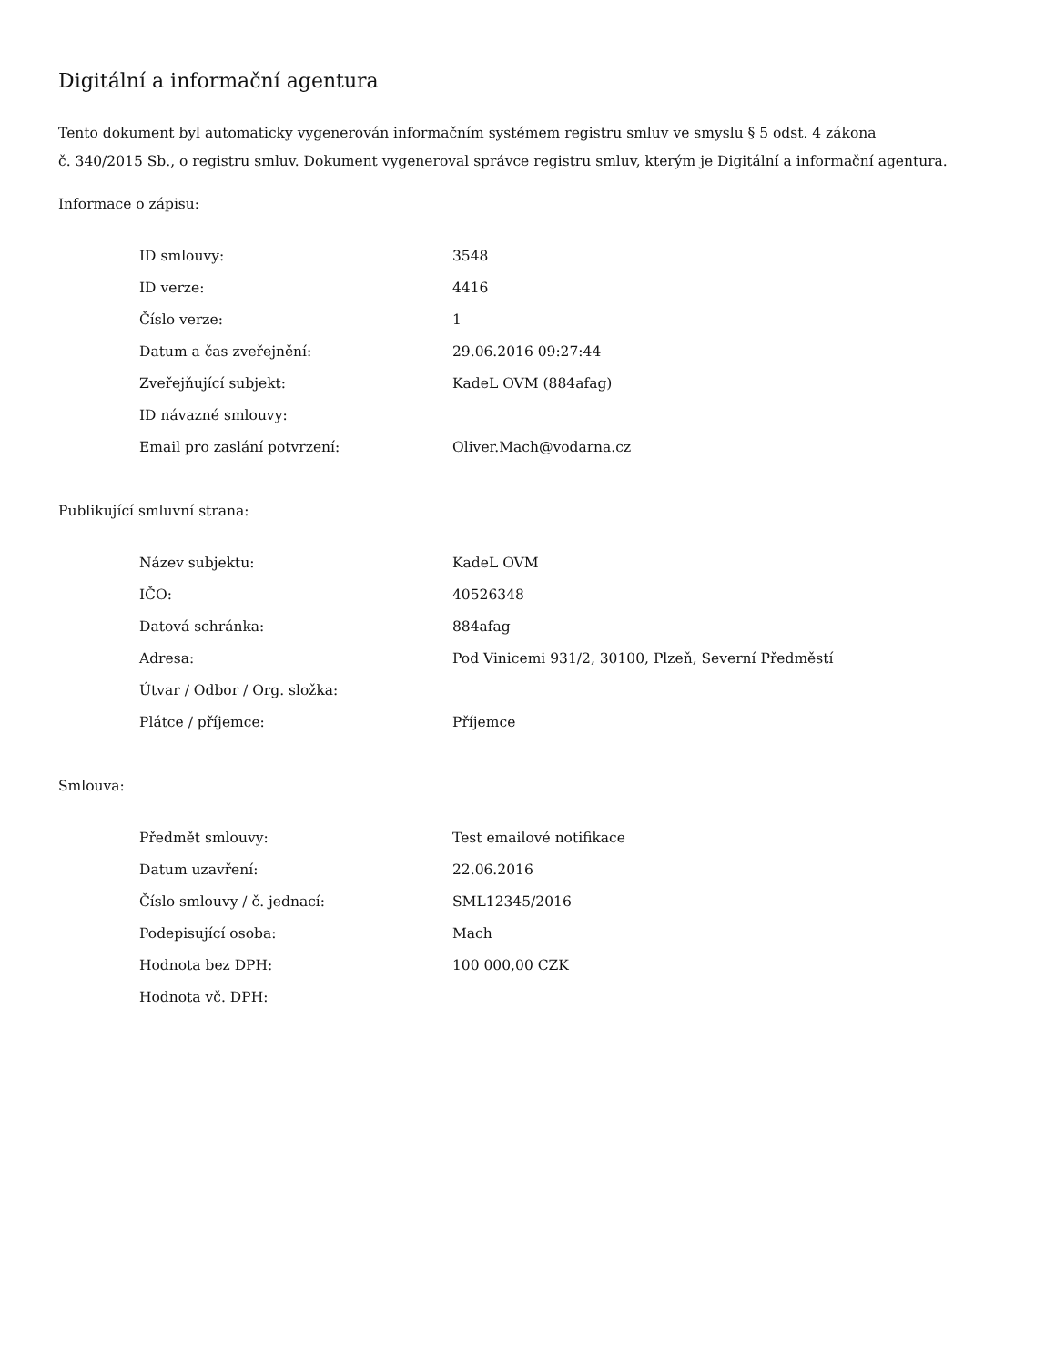Digitální a informační agentura
Tento dokument byl automaticky vygenerován informačním systémem registru smluv ve smyslu § 5 odst. 4 zákona
č. 340/2015 Sb., o registru smluv. Dokument vygeneroval správce registru smluv, kterým je Digitální a informační agentura.
Informace o zápisu:
| ID smlouvy: | 3548 |
| ID verze: | 4416 |
| Číslo verze: | 1 |
| Datum a čas zveřejnění: | 29.06.2016 09:27:44 |
| Zveřejňující subjekt: | KadeL OVM (884afag) |
| ID návazné smlouvy: | |
| Email pro zaslání potvrzení: | Oliver.Mach@vodarna.cz |
Publikující smluvní strana:
| Název subjektu: | KadeL OVM |
| IČO: | 40526348 |
| Datová schránka: | 884afag |
| Adresa: | Pod Vinicemi 931/2, 30100, Plzeň, Severní Předměstí |
| Útvar / Odbor / Org. složka: | |
| Plátce / příjemce: | Příjemce |
Smlouva:
| Předmět smlouvy: | Test emailové notifikace |
| Datum uzavření: | 22.06.2016 |
| Číslo smlouvy / č. jednací: | SML12345/2016 |
| Podepisující osoba: | Mach |
| Hodnota bez DPH: | 100 000,00 CZK |
| Hodnota vč. DPH: | |